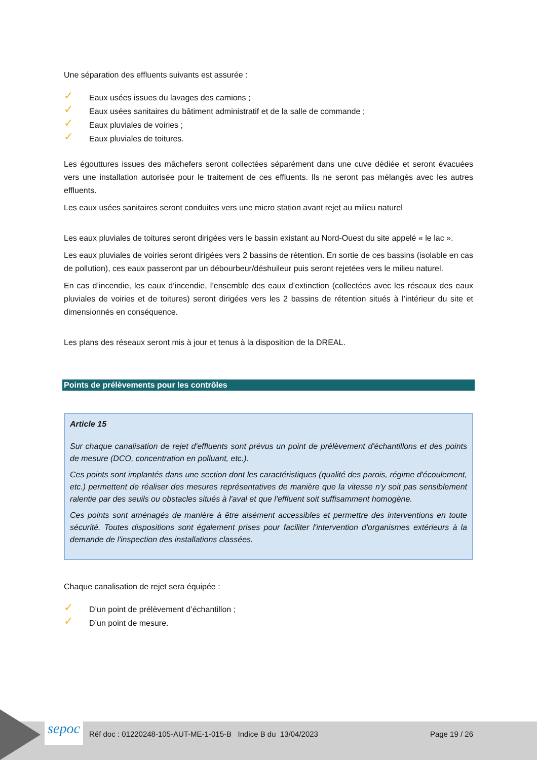Une séparation des effluents suivants est assurée :
✓ Eaux usées issues du lavages des camions ;
✓ Eaux usées sanitaires du bâtiment administratif et de la salle de commande ;
✓ Eaux pluviales de voiries ;
✓ Eaux pluviales de toitures.
Les égouttures issues des mâchefers seront collectées séparément dans une cuve dédiée et seront évacuées vers une installation autorisée pour le traitement de ces effluents. Ils ne seront pas mélangés avec les autres effluents.
Les eaux usées sanitaires seront conduites vers une micro station avant rejet au milieu naturel
Les eaux pluviales de toitures seront dirigées vers le bassin existant au Nord-Ouest du site appelé « le lac ».
Les eaux pluviales de voiries seront dirigées vers 2 bassins de rétention. En sortie de ces bassins (isolable en cas de pollution), ces eaux passeront par un débourbeur/déshuileur puis seront rejetées vers le milieu naturel.
En cas d’incendie, les eaux d’incendie, l’ensemble des eaux d’extinction (collectées avec les réseaux des eaux pluviales de voiries et de toitures) seront dirigées vers les 2 bassins de rétention situés à l’intérieur du site et dimensionnés en conséquence.
Les plans des réseaux seront mis à jour et tenus à la disposition de la DREAL.
Points de prélèvements pour les contrôles
Article 15
Sur chaque canalisation de rejet d'effluents sont prévus un point de prélèvement d'échantillons et des points de mesure (DCO, concentration en polluant, etc.).
Ces points sont implantés dans une section dont les caractéristiques (qualité des parois, régime d'écoulement, etc.) permettent de réaliser des mesures représentatives de manière que la vitesse n'y soit pas sensiblement ralentie par des seuils ou obstacles situés à l'aval et que l'effluent soit suffisamment homogène.
Ces points sont aménagés de manière à être aisément accessibles et permettre des interventions en toute sécurité. Toutes dispositions sont également prises pour faciliter l'intervention d'organismes extérieurs à la demande de l'inspection des installations classées.
Chaque canalisation de rejet sera équipée :
✓ D’un point de prélèvement d’échantillon ;
✓ D’un point de mesure.
sepoc
Réf doc : 01220248-105-AUT-ME-1-015-B Indice B du 13/04/2023
Page 19 / 26